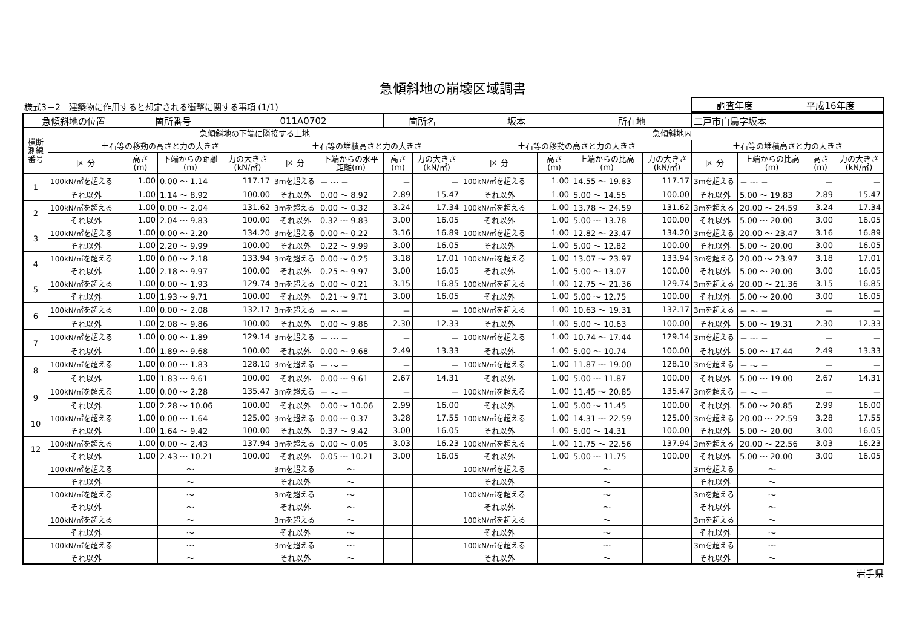急傾斜地の崩壊区域調書
様式3－2　建築物に作用すると想定される衝撃に関する事項 (1/1)
| 調査年度 | 平成16年度 |
| 急傾斜地の位置 | | 箇所番号 | | 011A0702 | | | 箇所名 | | 坂本 | | 所在地 | | 二戸市白鳥字坂本 | | | |
| 横断 測線 番号 | 急傾斜地の下端に隣接する土地 | | | | | | | | 急傾斜地内 | | | | | | | |
| | 土石等の移動の高さと力の大きさ | | | | 土石等の堆積高さと力の大きさ | | | | 土石等の移動の高さと力の大きさ | | | | 土石等の堆積高さと力の大きさ | | | |
| | 区 分 | 高さ (m) | 下端からの距離 (m) | 力の大きさ (kN/㎡) | 区 分 | 下端からの水平 距離(m) | 高さ (m) | 力の大きさ (kN/㎡) | 区 分 | 高さ (m) | 上端からの比高 (m) | 力の大きさ (kN/㎡) | 区 分 | 上端からの比高 (m) | 高さ (m) | 力の大きさ (kN/㎡) |
| 1 | 100kN/㎡を超える | 1.00 | 0.00 ～ 1.14 | 117.17 | 3mを超える | － ～ － | － | － | 100kN/㎡を超える | 1.00 | 14.55 ～ 19.83 | 117.17 | 3mを超える | － ～ － | － | － |
| | それ以外 | 1.00 | 1.14 ～ 8.92 | 100.00 | それ以外 | 0.00 ～ 8.92 | 2.89 | 15.47 | それ以外 | 1.00 | 5.00 ～ 14.55 | 100.00 | それ以外 | 5.00 ～ 19.83 | 2.89 | 15.47 |
| 2 | 100kN/㎡を超える | 1.00 | 0.00 ～ 2.04 | 131.62 | 3mを超える | 0.00 ～ 0.32 | 3.24 | 17.34 | 100kN/㎡を超える | 1.00 | 13.78 ～ 24.59 | 131.62 | 3mを超える | 20.00 ～ 24.59 | 3.24 | 17.34 |
| | それ以外 | 1.00 | 2.04 ～ 9.83 | 100.00 | それ以外 | 0.32 ～ 9.83 | 3.00 | 16.05 | それ以外 | 1.00 | 5.00 ～ 13.78 | 100.00 | それ以外 | 5.00 ～ 20.00 | 3.00 | 16.05 |
| 3 | 100kN/㎡を超える | 1.00 | 0.00 ～ 2.20 | 134.20 | 3mを超える | 0.00 ～ 0.22 | 3.16 | 16.89 | 100kN/㎡を超える | 1.00 | 12.82 ～ 23.47 | 134.20 | 3mを超える | 20.00 ～ 23.47 | 3.16 | 16.89 |
| | それ以外 | 1.00 | 2.20 ～ 9.99 | 100.00 | それ以外 | 0.22 ～ 9.99 | 3.00 | 16.05 | それ以外 | 1.00 | 5.00 ～ 12.82 | 100.00 | それ以外 | 5.00 ～ 20.00 | 3.00 | 16.05 |
| 4 | 100kN/㎡を超える | 1.00 | 0.00 ～ 2.18 | 133.94 | 3mを超える | 0.00 ～ 0.25 | 3.18 | 17.01 | 100kN/㎡を超える | 1.00 | 13.07 ～ 23.97 | 133.94 | 3mを超える | 20.00 ～ 23.97 | 3.18 | 17.01 |
| | それ以外 | 1.00 | 2.18 ～ 9.97 | 100.00 | それ以外 | 0.25 ～ 9.97 | 3.00 | 16.05 | それ以外 | 1.00 | 5.00 ～ 13.07 | 100.00 | それ以外 | 5.00 ～ 20.00 | 3.00 | 16.05 |
| 5 | 100kN/㎡を超える | 1.00 | 0.00 ～ 1.93 | 129.74 | 3mを超える | 0.00 ～ 0.21 | 3.15 | 16.85 | 100kN/㎡を超える | 1.00 | 12.75 ～ 21.36 | 129.74 | 3mを超える | 20.00 ～ 21.36 | 3.15 | 16.85 |
| | それ以外 | 1.00 | 1.93 ～ 9.71 | 100.00 | それ以外 | 0.21 ～ 9.71 | 3.00 | 16.05 | それ以外 | 1.00 | 5.00 ～ 12.75 | 100.00 | それ以外 | 5.00 ～ 20.00 | 3.00 | 16.05 |
| 6 | 100kN/㎡を超える | 1.00 | 0.00 ～ 2.08 | 132.17 | 3mを超える | － ～ － | － | － | 100kN/㎡を超える | 1.00 | 10.63 ～ 19.31 | 132.17 | 3mを超える | － ～ － | － | － |
| | それ以外 | 1.00 | 2.08 ～ 9.86 | 100.00 | それ以外 | 0.00 ～ 9.86 | 2.30 | 12.33 | それ以外 | 1.00 | 5.00 ～ 10.63 | 100.00 | それ以外 | 5.00 ～ 19.31 | 2.30 | 12.33 |
| 7 | 100kN/㎡を超える | 1.00 | 0.00 ～ 1.89 | 129.14 | 3mを超える | － ～ － | － | － | 100kN/㎡を超える | 1.00 | 10.74 ～ 17.44 | 129.14 | 3mを超える | － ～ － | － | － |
| | それ以外 | 1.00 | 1.89 ～ 9.68 | 100.00 | それ以外 | 0.00 ～ 9.68 | 2.49 | 13.33 | それ以外 | 1.00 | 5.00 ～ 10.74 | 100.00 | それ以外 | 5.00 ～ 17.44 | 2.49 | 13.33 |
| 8 | 100kN/㎡を超える | 1.00 | 0.00 ～ 1.83 | 128.10 | 3mを超える | － ～ － | － | － | 100kN/㎡を超える | 1.00 | 11.87 ～ 19.00 | 128.10 | 3mを超える | － ～ － | － | － |
| | それ以外 | 1.00 | 1.83 ～ 9.61 | 100.00 | それ以外 | 0.00 ～ 9.61 | 2.67 | 14.31 | それ以外 | 1.00 | 5.00 ～ 11.87 | 100.00 | それ以外 | 5.00 ～ 19.00 | 2.67 | 14.31 |
| 9 | 100kN/㎡を超える | 1.00 | 0.00 ～ 2.28 | 135.47 | 3mを超える | － ～ － | － | － | 100kN/㎡を超える | 1.00 | 11.45 ～ 20.85 | 135.47 | 3mを超える | － ～ － | － | － |
| | それ以外 | 1.00 | 2.28 ～ 10.06 | 100.00 | それ以外 | 0.00 ～ 10.06 | 2.99 | 16.00 | それ以外 | 1.00 | 5.00 ～ 11.45 | 100.00 | それ以外 | 5.00 ～ 20.85 | 2.99 | 16.00 |
| 10 | 100kN/㎡を超える | 1.00 | 0.00 ～ 1.64 | 125.00 | 3mを超える | 0.00 ～ 0.37 | 3.28 | 17.55 | 100kN/㎡を超える | 1.00 | 14.31 ～ 22.59 | 125.00 | 3mを超える | 20.00 ～ 22.59 | 3.28 | 17.55 |
| | それ以外 | 1.00 | 1.64 ～ 9.42 | 100.00 | それ以外 | 0.37 ～ 9.42 | 3.00 | 16.05 | それ以外 | 1.00 | 5.00 ～ 14.31 | 100.00 | それ以外 | 5.00 ～ 20.00 | 3.00 | 16.05 |
| 12 | 100kN/㎡を超える | 1.00 | 0.00 ～ 2.43 | 137.94 | 3mを超える | 0.00 ～ 0.05 | 3.03 | 16.23 | 100kN/㎡を超える | 1.00 | 11.75 ～ 22.56 | 137.94 | 3mを超える | 20.00 ～ 22.56 | 3.03 | 16.23 |
| | それ以外 | 1.00 | 2.43 ～ 10.21 | 100.00 | それ以外 | 0.05 ～ 10.21 | 3.00 | 16.05 | それ以外 | 1.00 | 5.00 ～ 11.75 | 100.00 | それ以外 | 5.00 ～ 20.00 | 3.00 | 16.05 |
| | 100kN/㎡を超える | | ～ | | 3mを超える | ～ | | | 100kN/㎡を超える | | ～ | | 3mを超える | ～ | | |
| | それ以外 | | ～ | | それ以外 | ～ | | | それ以外 | | ～ | | それ以外 | ～ | | |
| | 100kN/㎡を超える | | ～ | | 3mを超える | ～ | | | 100kN/㎡を超える | | ～ | | 3mを超える | ～ | | |
| | それ以外 | | ～ | | それ以外 | ～ | | | それ以外 | | ～ | | それ以外 | ～ | | |
| | 100kN/㎡を超える | | ～ | | 3mを超える | ～ | | | 100kN/㎡を超える | | ～ | | 3mを超える | ～ | | |
| | それ以外 | | ～ | | それ以外 | ～ | | | それ以外 | | ～ | | それ以外 | ～ | | |
| | 100kN/㎡を超える | | ～ | | 3mを超える | ～ | | | 100kN/㎡を超える | | ～ | | 3mを超える | ～ | | |
| | それ以外 | | ～ | | それ以外 | ～ | | | それ以外 | | ～ | | それ以外 | ～ | | |
岩手県